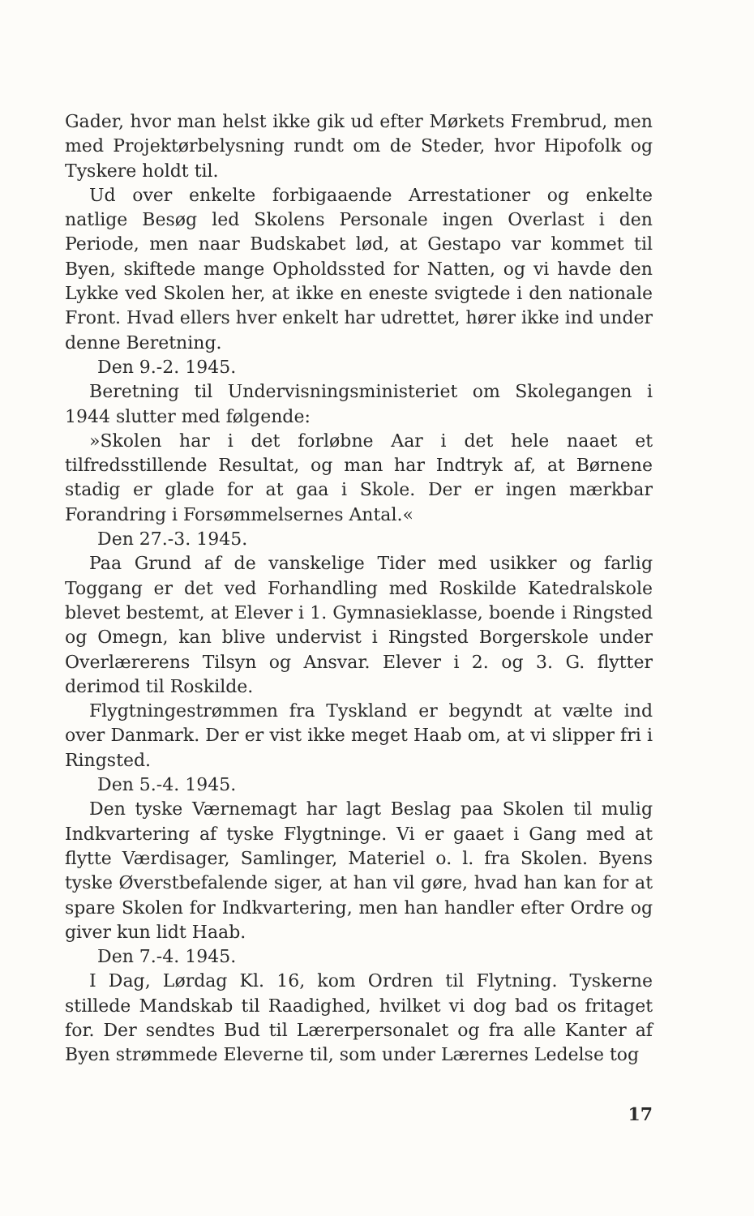Gader, hvor man helst ikke gik ud efter Mørkets Frembrud, men med Projektørbelysning rundt om de Steder, hvor Hipofolk og Tyskere holdt til.
Ud over enkelte forbigaaende Arrestationer og enkelte natlige Besøg led Skolens Personale ingen Overlast i den Periode, men naar Budskabet lød, at Gestapo var kommet til Byen, skiftede mange Opholdssted for Natten, og vi havde den Lykke ved Skolen her, at ikke en eneste svigtede i den nationale Front. Hvad ellers hver enkelt har udrettet, hører ikke ind under denne Beretning.
Den 9.-2. 1945.
Beretning til Undervisningsministeriet om Skolegangen i 1944 slutter med følgende:
»Skolen har i det forløbne Aar i det hele naaet et tilfredsstillende Resultat, og man har Indtryk af, at Børnene stadig er glade for at gaa i Skole. Der er ingen mærkbar Forandring i Forsømmelsernes Antal.«
Den 27.-3. 1945.
Paa Grund af de vanskelige Tider med usikker og farlig Toggang er det ved Forhandling med Roskilde Katedralskole blevet bestemt, at Elever i 1. Gymnasieklasse, boende i Ringsted og Omegn, kan blive undervist i Ringsted Borgerskole under Overlærerens Tilsyn og Ansvar. Elever i 2. og 3. G. flytter derimod til Roskilde.
Flygtningestrømmen fra Tyskland er begyndt at vælte ind over Danmark. Der er vist ikke meget Haab om, at vi slipper fri i Ringsted.
Den 5.-4. 1945.
Den tyske Værnemagt har lagt Beslag paa Skolen til mulig Indkvartering af tyske Flygtninge. Vi er gaaet i Gang med at flytte Værdisager, Samlinger, Materiel o. l. fra Skolen. Byens tyske Øverstbefalende siger, at han vil gøre, hvad han kan for at spare Skolen for Indkvartering, men han handler efter Ordre og giver kun lidt Haab.
Den 7.-4. 1945.
I Dag, Lørdag Kl. 16, kom Ordren til Flytning. Tyskerne stillede Mandskab til Raadighed, hvilket vi dog bad os fritaget for. Der sendtes Bud til Lærerpersonalet og fra alle Kanter af Byen strømmede Eleverne til, som under Lærernes Ledelse tog
17